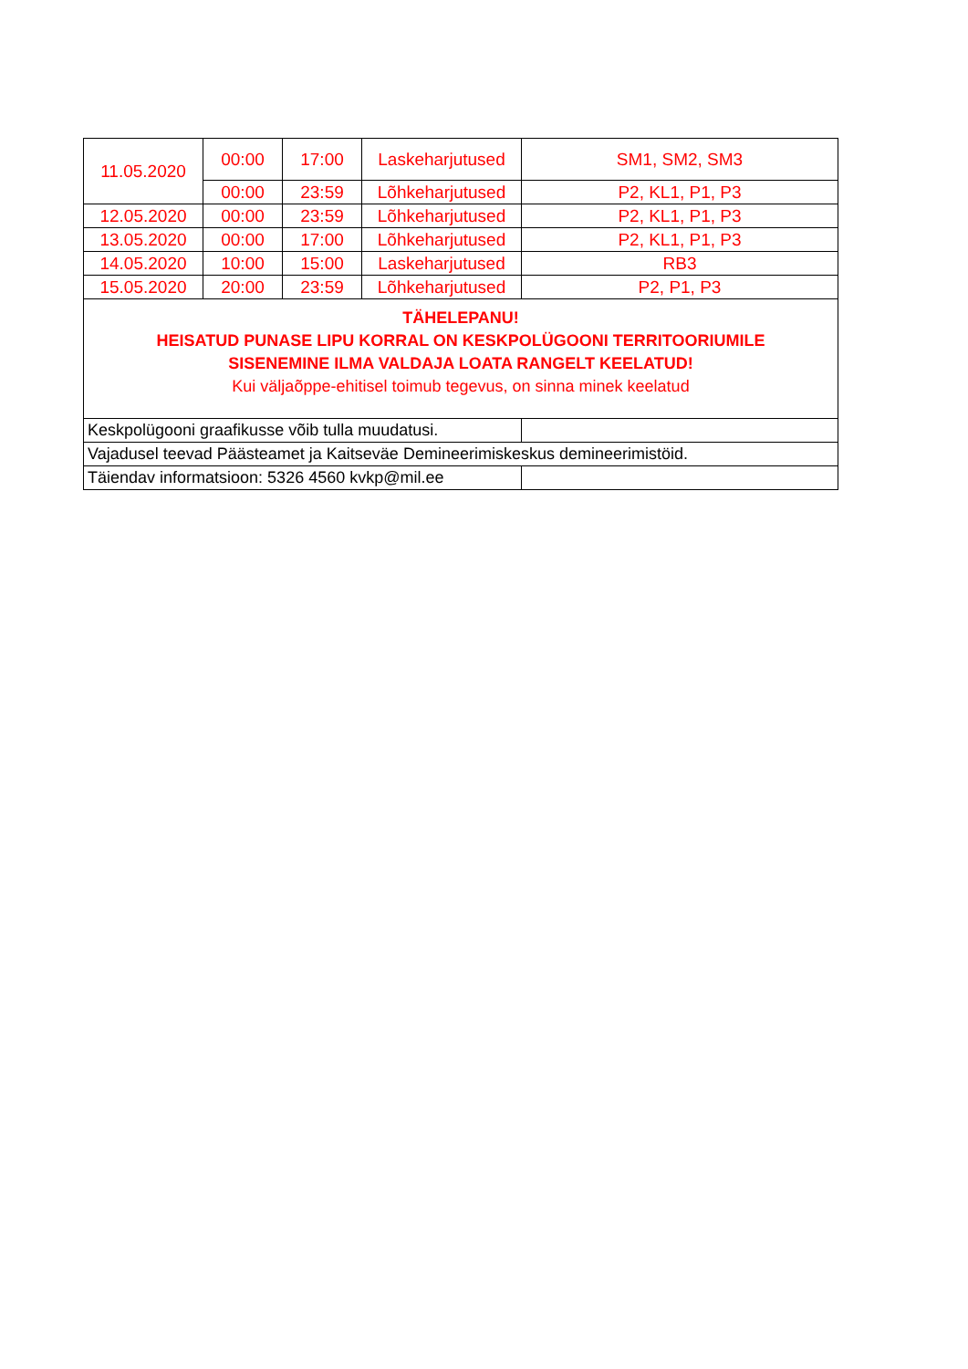| 11.05.2020 | 00:00 | 17:00 | Laskeharjutused | SM1, SM2, SM3 |
| | 00:00 | 23:59 | Lõhkeharjutused | P2, KL1, P1, P3 |
| 12.05.2020 | 00:00 | 23:59 | Lõhkeharjutused | P2, KL1, P1, P3 |
| 13.05.2020 | 00:00 | 17:00 | Lõhkeharjutused | P2, KL1, P1, P3 |
| 14.05.2020 | 10:00 | 15:00 | Laskeharjutused | RB3 |
| 15.05.2020 | 20:00 | 23:59 | Lõhkeharjutused | P2, P1, P3 |
| TÄHELEPANU! HEISATUD PUNASE LIPU KORRAL ON KESKPOLÜGOONI TERRITOORIUMILE SISENEMINE ILMA VALDAJA LOATA RANGELT KEELATUD! Kui väljaõppe-ehitisel toimub tegevus, on sinna minek keelatud | | | | |
| Keskpolügooni graafikusse võib tulla muudatusi. | | | | |
| Vajadusel teevad Päästeamet ja Kaitseväe Demineerimiskeskus demineerimistöid. | | | | |
| Täiendav informatsioon: 5326 4560 kvkp@mil.ee | | | | |